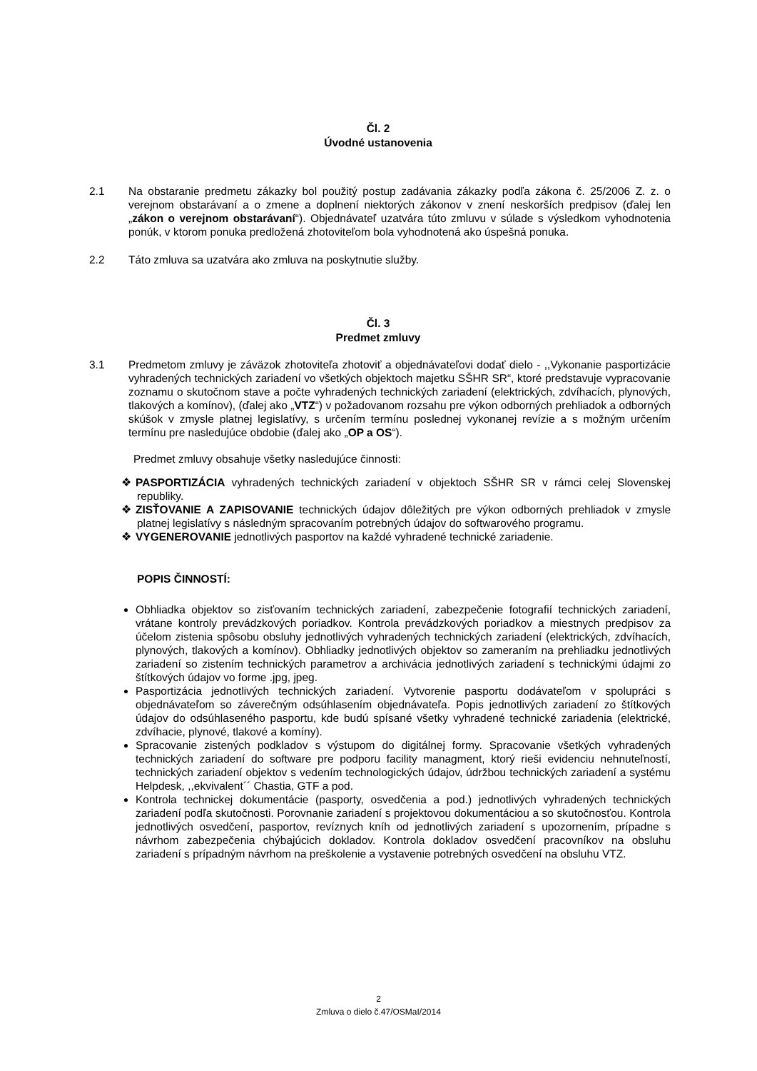Čl. 2
Úvodné ustanovenia
2.1 Na obstaranie predmetu zákazky bol použitý postup zadávania zákazky podľa zákona č. 25/2006 Z. z. o verejnom obstarávaní a o zmene a doplnení niektorých zákonov v znení neskorších predpisov (ďalej len „zákon o verejnom obstarávaní“). Objednávateľ uzatvára túto zmluvu v súlade s výsledkom vyhodnotenia ponúk, v ktorom ponuka predložená zhotoviteľom bola vyhodnotená ako úspešná ponuka.
2.2 Táto zmluva sa uzatvára ako zmluva na poskytnutie služby.
Čl. 3
Predmet zmluvy
3.1 Predmetom zmluvy je záväzok zhotoviteľa zhotoviť a objednávateľovi dodať dielo - ,,Vykonanie pasportizácie vyhradených technických zariadení vo všetkých objektoch majetku SŠHR SR“, ktoré predstavuje vypracovanie zoznamu o skutočnom stave a počte vyhradených technických zariadení (elektrických, zdvíhacích, plynových, tlakových a komínov), (ďalej ako „VTZ“) v požadovanom rozsahu pre výkon odborných prehliadok a odborných skúšok v zmysle platnej legislatívy, s určením termínu poslednej vykonanej revízie a s možným určením termínu pre nasledujúce obdobie (ďalej ako „OP a OS“).
Predmet zmluvy obsahuje všetky nasledujúce činnosti:
❖ PASPORTIZÁCIA vyhradených technických zariadení v objektoch SŠHR SR v rámci celej Slovenskej republiky.
❖ ZISŤOVANIE A ZAPISOVANIE technických údajov dôležitých pre výkon odborných prehliadok v zmysle platnej legislatívy s následným spracovaním potrebných údajov do softwarového programu.
❖ VYGENEROVANIE jednotlivých pasportov na každé vyhradené technické zariadenie.
POPIS ČINNOSTÍ:
Obhliadka objektov so zisťovaním technických zariadení, zabezpečenie fotografií technických zariadení, vrátane kontroly prevádzkových poriadkov. Kontrola prevádzkových poriadkov a miestnych predpisov za účelom zistenia spôsobu obsluhy jednotlivých vyhradených technických zariadení (elektrických, zdvíhacích, plynových, tlakových a komínov). Obhliadky jednotlivých objektov so zameraním na prehliadku jednotlivých zariadení so zistením technických parametrov a archivácia jednotlivých zariadení s technickými údajmi zo štítkových údajov vo forme .jpg, jpeg.
Pasportizácia jednotlivých technických zariadení. Vytvorenie pasportu dodávateľom v spolupráci s objednávateľom so záverečným odsúhlasením objednávateľa. Popis jednotlivých zariadení zo štítkových údajov do odsúhlaseného pasportu, kde budú spísané všetky vyhradené technické zariadenia (elektrické, zdvíhacie, plynové, tlakové a komíny).
Spracovanie zistených podkladov s výstupom do digitálnej formy. Spracovanie všetkých vyhradených technických zariadení do software pre podporu facility managment, ktorý rieši evidenciu nehnuteľností, technických zariadení objektov s vedením technologických údajov, údržbou technických zariadení a systému Helpdesk, ,,ekvivalent´´ Chastia, GTF a pod.
Kontrola technickej dokumentácie (pasporty, osvedčenia a pod.) jednotlivých vyhradených technických zariadení podľa skutočnosti. Porovnanie zariadení s projektovou dokumentáciou a so skutočnosťou. Kontrola jednotlivých osvedčení, pasportov, revíznych kníh od jednotlivých zariadení s upozornením, prípadne s návrhom zabezpečenia chýbajúcich dokladov. Kontrola dokladov osvedčení pracovníkov na obsluhu zariadení s prípadným návrhom na preškolenie a vystavenie potrebných osvedčení na obsluhu VTZ.
2
Zmluva o dielo č.47/OSMaI/2014